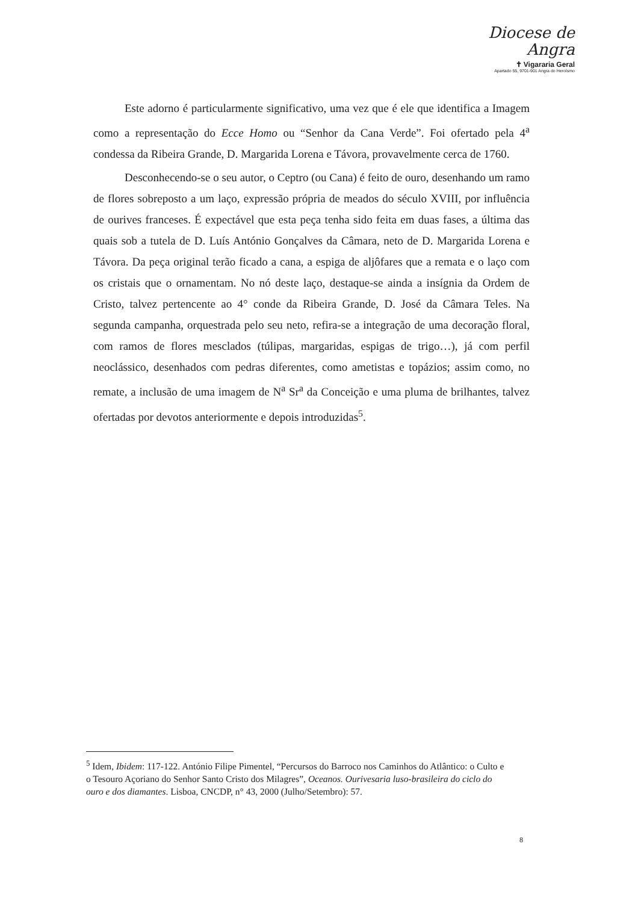Diocese de
Angra
✝ Vigararia Geral
Apartado 55, 9701-901 Angra do Heroísmo
Este adorno é particularmente significativo, uma vez que é ele que identifica a Imagem como a representação do Ecce Homo ou “Senhor da Cana Verde”. Foi ofertado pela 4<sup>a</sup> condessa da Ribeira Grande, D. Margarida Lorena e Távora, provavelmente cerca de 1760.
Desconhecendo-se o seu autor, o Ceptro (ou Cana) é feito de ouro, desenhando um ramo de flores sobreposto a um laço, expressão própria de meados do século XVIII, por influência de ourives franceses. É expectável que esta peça tenha sido feita em duas fases, a última das quais sob a tutela de D. Luís António Gonçalves da Câmara, neto de D. Margarida Lorena e Távora. Da peça original terão ficado a cana, a espiga de aljôfares que a remata e o laço com os cristais que o ornamentam. No nó deste laço, destaque-se ainda a insígnia da Ordem de Cristo, talvez pertencente ao 4° conde da Ribeira Grande, D. José da Câmara Teles. Na segunda campanha, orquestrada pelo seu neto, refira-se a integração de uma decoração floral, com ramos de flores mesclados (túlipas, margaridas, espigas de trigo…), já com perfil neoclássico, desenhados com pedras diferentes, como ametistas e topázios; assim como, no remate, a inclusão de uma imagem de N<sup>a</sup> Sr<sup>a</sup> da Conceição e uma pluma de brilhantes, talvez ofertadas por devotos anteriormente e depois introduzidas<sup>5</sup>.
<sup>5</sup> Idem, Ibidem: 117-122. António Filipe Pimentel, “Percursos do Barroco nos Caminhos do Atlântico: o Culto e o Tesouro Açoriano do Senhor Santo Cristo dos Milagres”, Oceanos. Ourivesaria luso-brasileira do ciclo do ouro e dos diamantes. Lisboa, CNCDP, n° 43, 2000 (Julho/Setembro): 57.
8